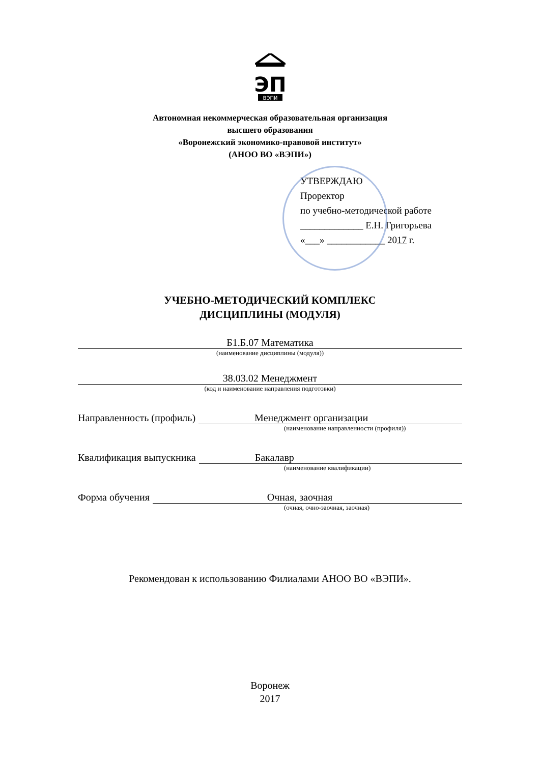ЭП
ВЭПИ
Автономная некоммерческая образовательная организация
высшего образования
«Воронежский экономико-правовой институт»
(АНОО ВО «ВЭПИ»)
УТВЕРЖДАЮ
Проректор
по учебно-методической работе
_____________ Е.Н. Григорьева
«___» ____________ 2017 г.
УЧЕБНО-МЕТОДИЧЕСКИЙ КОМПЛЕКС
ДИСЦИПЛИНЫ (МОДУЛЯ)
Б1.Б.07 Математика
(наименование дисциплины (модуля))
38.03.02 Менеджмент
(код и наименование направления подготовки)
Направленность (профиль) Менеджмент организации
(наименование направленности (профиля))
Квалификация выпускника Бакалавр
(наименование квалификации)
Форма обучения Очная, заочная
(очная, очно-заочная, заочная)
Рекомендован к использованию Филиалами АНОО ВО «ВЭПИ».
Воронеж
2017